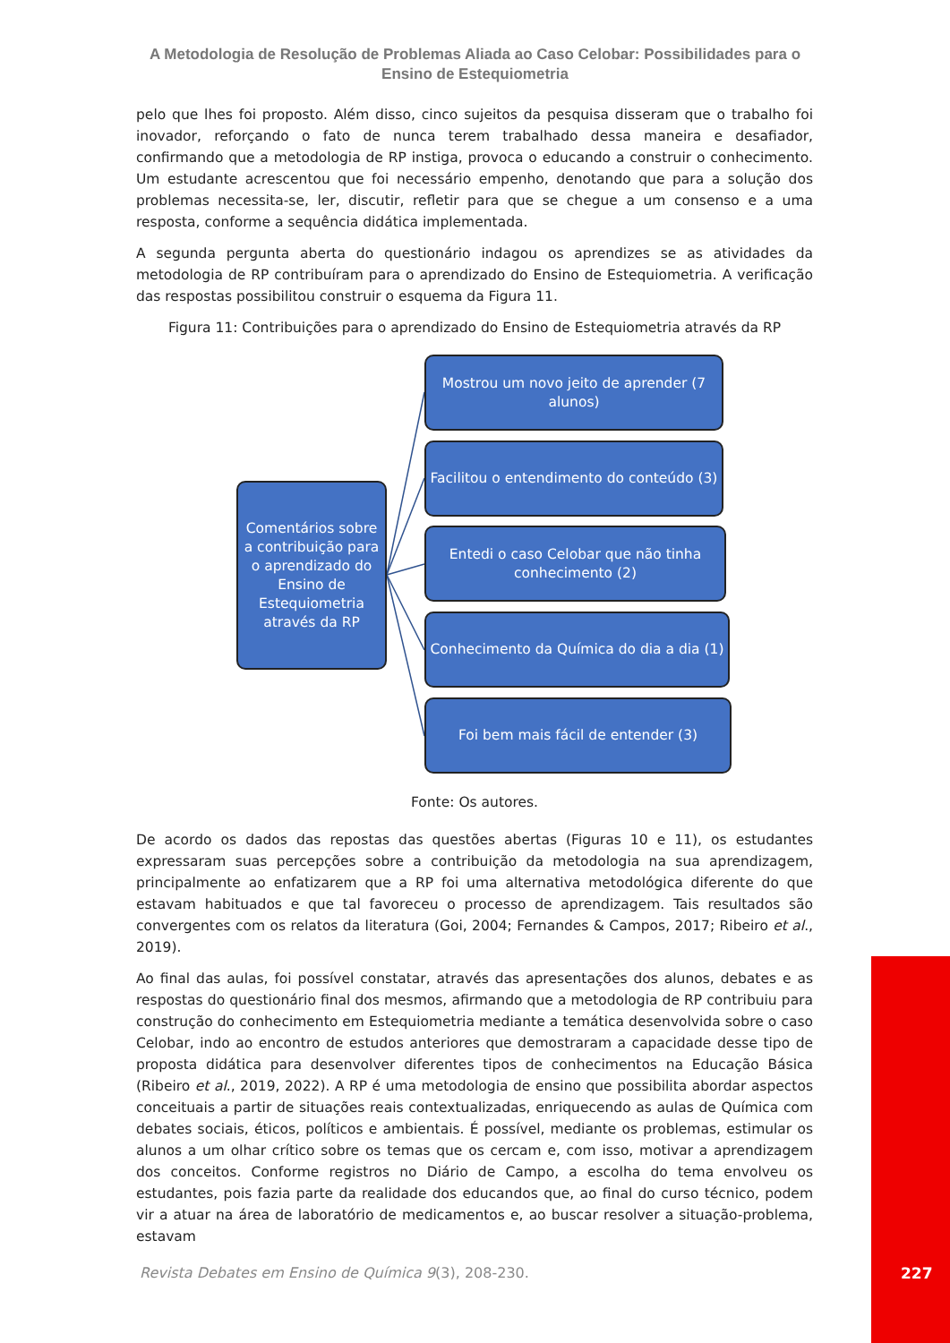A Metodologia de Resolução de Problemas Aliada ao Caso Celobar: Possibilidades para o Ensino de Estequiometria
pelo que lhes foi proposto. Além disso, cinco sujeitos da pesquisa disseram que o trabalho foi inovador, reforçando o fato de nunca terem trabalhado dessa maneira e desafiador, confirmando que a metodologia de RP instiga, provoca o educando a construir o conhecimento. Um estudante acrescentou que foi necessário empenho, denotando que para a solução dos problemas necessita-se, ler, discutir, refletir para que se chegue a um consenso e a uma resposta, conforme a sequência didática implementada.
A segunda pergunta aberta do questionário indagou os aprendizes se as atividades da metodologia de RP contribuíram para o aprendizado do Ensino de Estequiometria. A verificação das respostas possibilitou construir o esquema da Figura 11.
Figura 11: Contribuições para o aprendizado do Ensino de Estequiometria através da RP
Comentários sobre a contribuição para o aprendizado do Ensino de Estequiometria através da RP
Mostrou um novo jeito de aprender (7 alunos)
Facilitou o entendimento do conteúdo (3)
Entedi o caso Celobar que não tinha conhecimento (2)
Conhecimento da Química do dia a dia (1)
Foi bem mais fácil de entender (3)
Fonte: Os autores.
De acordo os dados das repostas das questões abertas (Figuras 10 e 11), os estudantes expressaram suas percepções sobre a contribuição da metodologia na sua aprendizagem, principalmente ao enfatizarem que a RP foi uma alternativa metodológica diferente do que estavam habituados e que tal favoreceu o processo de aprendizagem. Tais resultados são convergentes com os relatos da literatura (Goi, 2004; Fernandes & Campos, 2017; Ribeiro et al., 2019).
Ao final das aulas, foi possível constatar, através das apresentações dos alunos, debates e as respostas do questionário final dos mesmos, afirmando que a metodologia de RP contribuiu para construção do conhecimento em Estequiometria mediante a temática desenvolvida sobre o caso Celobar, indo ao encontro de estudos anteriores que demostraram a capacidade desse tipo de proposta didática para desenvolver diferentes tipos de conhecimentos na Educação Básica (Ribeiro et al., 2019, 2022). A RP é uma metodologia de ensino que possibilita abordar aspectos conceituais a partir de situações reais contextualizadas, enriquecendo as aulas de Química com debates sociais, éticos, políticos e ambientais. É possível, mediante os problemas, estimular os alunos a um olhar crítico sobre os temas que os cercam e, com isso, motivar a aprendizagem dos conceitos. Conforme registros no Diário de Campo, a escolha do tema envolveu os estudantes, pois fazia parte da realidade dos educandos que, ao final do curso técnico, podem vir a atuar na área de laboratório de medicamentos e, ao buscar resolver a situação-problema, estavam
Revista Debates em Ensino de Química 9(3), 208-230.
227